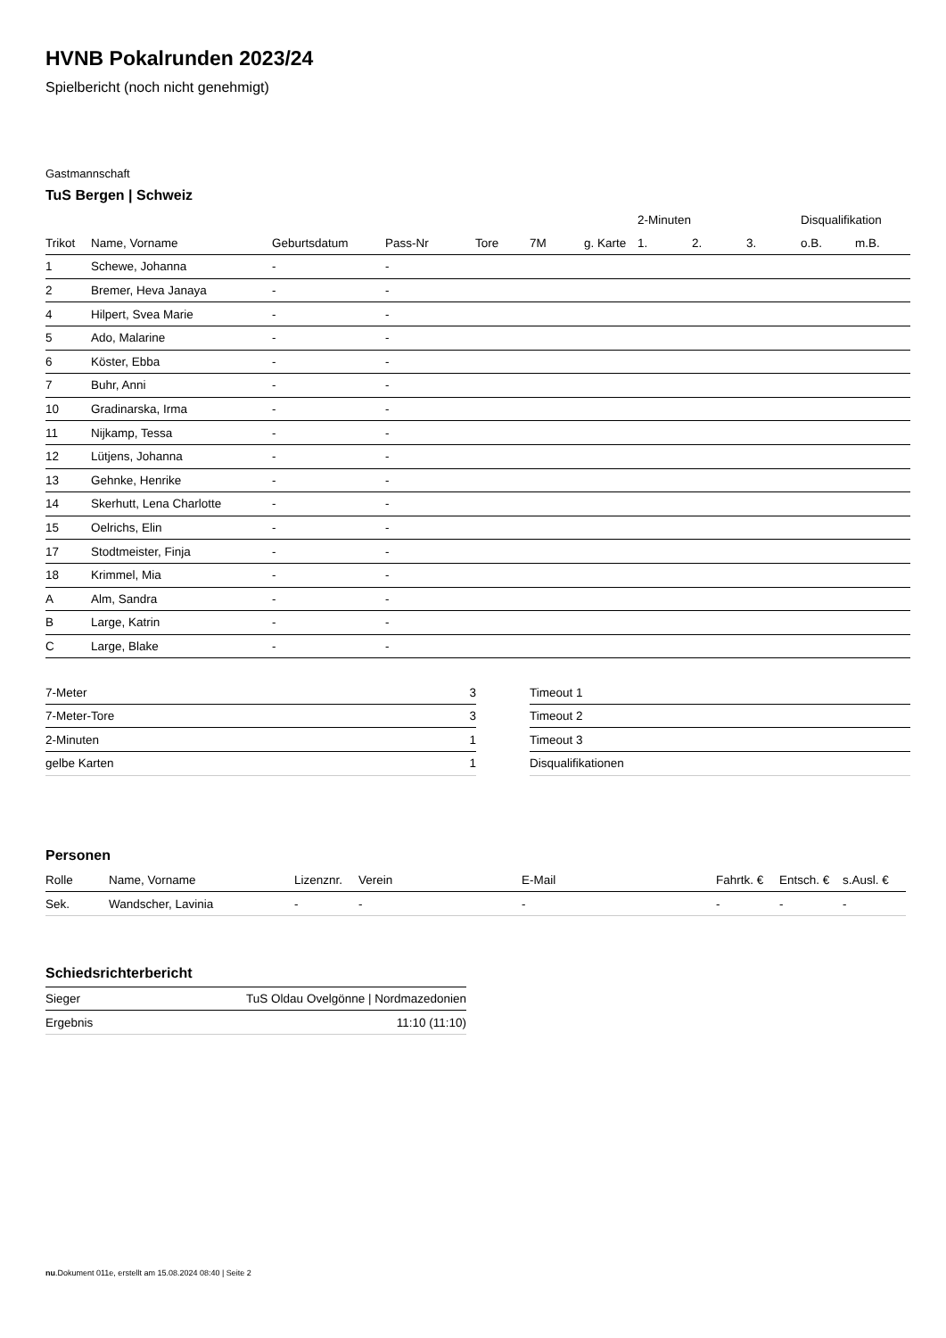HVNB Pokalrunden 2023/24
Spielbericht (noch nicht genehmigt)
Gastmannschaft
TuS Bergen | Schweiz
| | | | | | | | 2-Minuten | | | Disqualifikation | |
| --- | --- | --- | --- | --- | --- | --- | --- | --- | --- | --- | --- |
| Trikot | Name, Vorname | Geburtsdatum | Pass-Nr | Tore | 7M | g. Karte | 1. | 2. | 3. | o.B. | m.B. |
| 1 | Schewe, Johanna | - | - | | | | | | | | |
| 2 | Bremer, Heva Janaya | - | - | | | | | | | | |
| 4 | Hilpert, Svea Marie | - | - | | | | | | | | |
| 5 | Ado, Malarine | - | - | | | | | | | | |
| 6 | Köster, Ebba | - | - | | | | | | | | |
| 7 | Buhr, Anni | - | - | | | | | | | | |
| 10 | Gradinarska, Irma | - | - | | | | | | | | |
| 11 | Nijkamp, Tessa | - | - | | | | | | | | |
| 12 | Lütjens, Johanna | - | - | | | | | | | | |
| 13 | Gehnke, Henrike | - | - | | | | | | | | |
| 14 | Skerhutt, Lena Charlotte | - | - | | | | | | | | |
| 15 | Oelrichs, Elin | - | - | | | | | | | | |
| 17 | Stodtmeister, Finja | - | - | | | | | | | | |
| 18 | Krimmel, Mia | - | - | | | | | | | | |
| A | Alm, Sandra | - | - | | | | | | | | |
| B | Large, Katrin | - | - | | | | | | | | |
| C | Large, Blake | - | - | | | | | | | | |
| 7-Meter | 3 |
| 7-Meter-Tore | 3 |
| 2-Minuten | 1 |
| gelbe Karten | 1 |
| Timeout 1 |
| Timeout 2 |
| Timeout 3 |
| Disqualifikationen |
Personen
| Rolle | Name, Vorname | Lizenznr. | Verein | E-Mail | Fahrtk. € | Entsch. € | s.Ausl. € |
| --- | --- | --- | --- | --- | --- | --- | --- |
| Sek. | Wandscher, Lavinia | - | - | - | - | - | - |
Schiedsrichterbericht
| Sieger | TuS Oldau Ovelgönne / Nordmazedonien |
| Ergebnis | 11:10 (11:10) |
nu.Dokument 011e, erstellt am 15.08.2024 08:40 | Seite 2